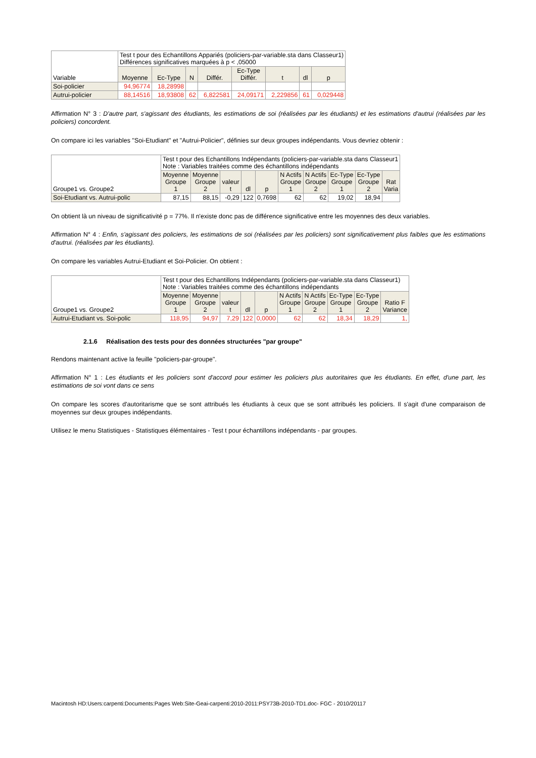| Variable | Test t pour des Echantillons Appariés (policiers-par-variable.sta dans Classeur1) Différences significatives marquées à p < ,05000 | | | | | | | |
| --- | --- | --- | --- | --- | --- | --- | --- | --- |
| | Moyenne | Ec-Type | N | Différ. | Ec-Type Différ. | t | dl | p |
| Soi-policier | 94,96774 | 18,28998 | | | | | | |
| Autrui-policier | 88,14516 | 18,93808 | 62 | 6,822581 | 24,09171 | 2,229856 | 61 | 0,029448 |
Affirmation N° 3 : D'autre part, s'agissant des étudiants, les estimations de soi (réalisées par les étudiants) et les estimations d'autrui (réalisées par les policiers) concordent.
On compare ici les variables "Soi-Etudiant" et "Autrui-Policier", définies sur deux groupes indépendants. Vous devriez obtenir :
| Groupe1 vs. Groupe2 | Test t pour des Echantillons Indépendants (policiers-par-variable.sta dans Classeur1 Note : Variables traitées comme des échantillons indépendants | | | | | | | | | |
| --- | --- | --- | --- | --- | --- | --- | --- | --- | --- | --- |
| | Moyenne Groupe 1 | Moyenne Groupe 2 | valeur t | dl | p | N Actifs Groupe 1 | N Actifs Groupe 2 | Ec-Type Groupe 1 | Ec-Type Groupe 2 | Rat Varia |
| Soi-Etudiant vs. Autrui-polic | 87,15 | 88,15 | -0,29 | 122 | 0,7698 | 62 | 62 | 19,02 | 18,94 | |
On obtient là un niveau de significativité p = 77%. Il n'existe donc pas de différence significative entre les moyennes des deux variables.
Affirmation N° 4 : Enfin, s'agissant des policiers, les estimations de soi (réalisées par les policiers) sont significativement plus faibles que les estimations d'autrui. (réalisées par les étudiants).
On compare les variables Autrui-Etudiant et Soi-Policier. On obtient :
| Groupe1 vs. Groupe2 | Test t pour des Echantillons Indépendants (policiers-par-variable.sta dans Classeur1) Note : Variables traitées comme des échantillons indépendants | | | | | | | | | |
| --- | --- | --- | --- | --- | --- | --- | --- | --- | --- | --- |
| | Moyenne Groupe 1 | Moyenne Groupe 2 | valeur t | dl | p | N Actifs Groupe 1 | N Actifs Groupe 2 | Ec-Type Groupe 1 | Ec-Type Groupe 2 | Ratio F Variance |
| Autrui-Etudiant vs. Soi-polic | 118,95 | 94,97 | 7,29 | 122 | 0,0000 | 62 | 62 | 18,34 | 18,29 | 1, |
2.1.6 Réalisation des tests pour des données structurées "par groupe"
Rendons maintenant active la feuille "policiers-par-groupe".
Affirmation N° 1 : Les étudiants et les policiers sont d'accord pour estimer les policiers plus autoritaires que les étudiants. En effet, d'une part, les estimations de soi vont dans ce sens
On compare les scores d'autoritarisme que se sont attribués les étudiants à ceux que se sont attribués les policiers. Il s'agit d'une comparaison de moyennes sur deux groupes indépendants.
Utilisez le menu Statistiques - Statistiques élémentaires - Test t pour échantillons indépendants - par groupes.
Macintosh HD:Users:carpenti:Documents:Pages Web:Site-Geai-carpenti:2010-2011:PSY73B-2010-TD1.doc- FGC - 2010/20117